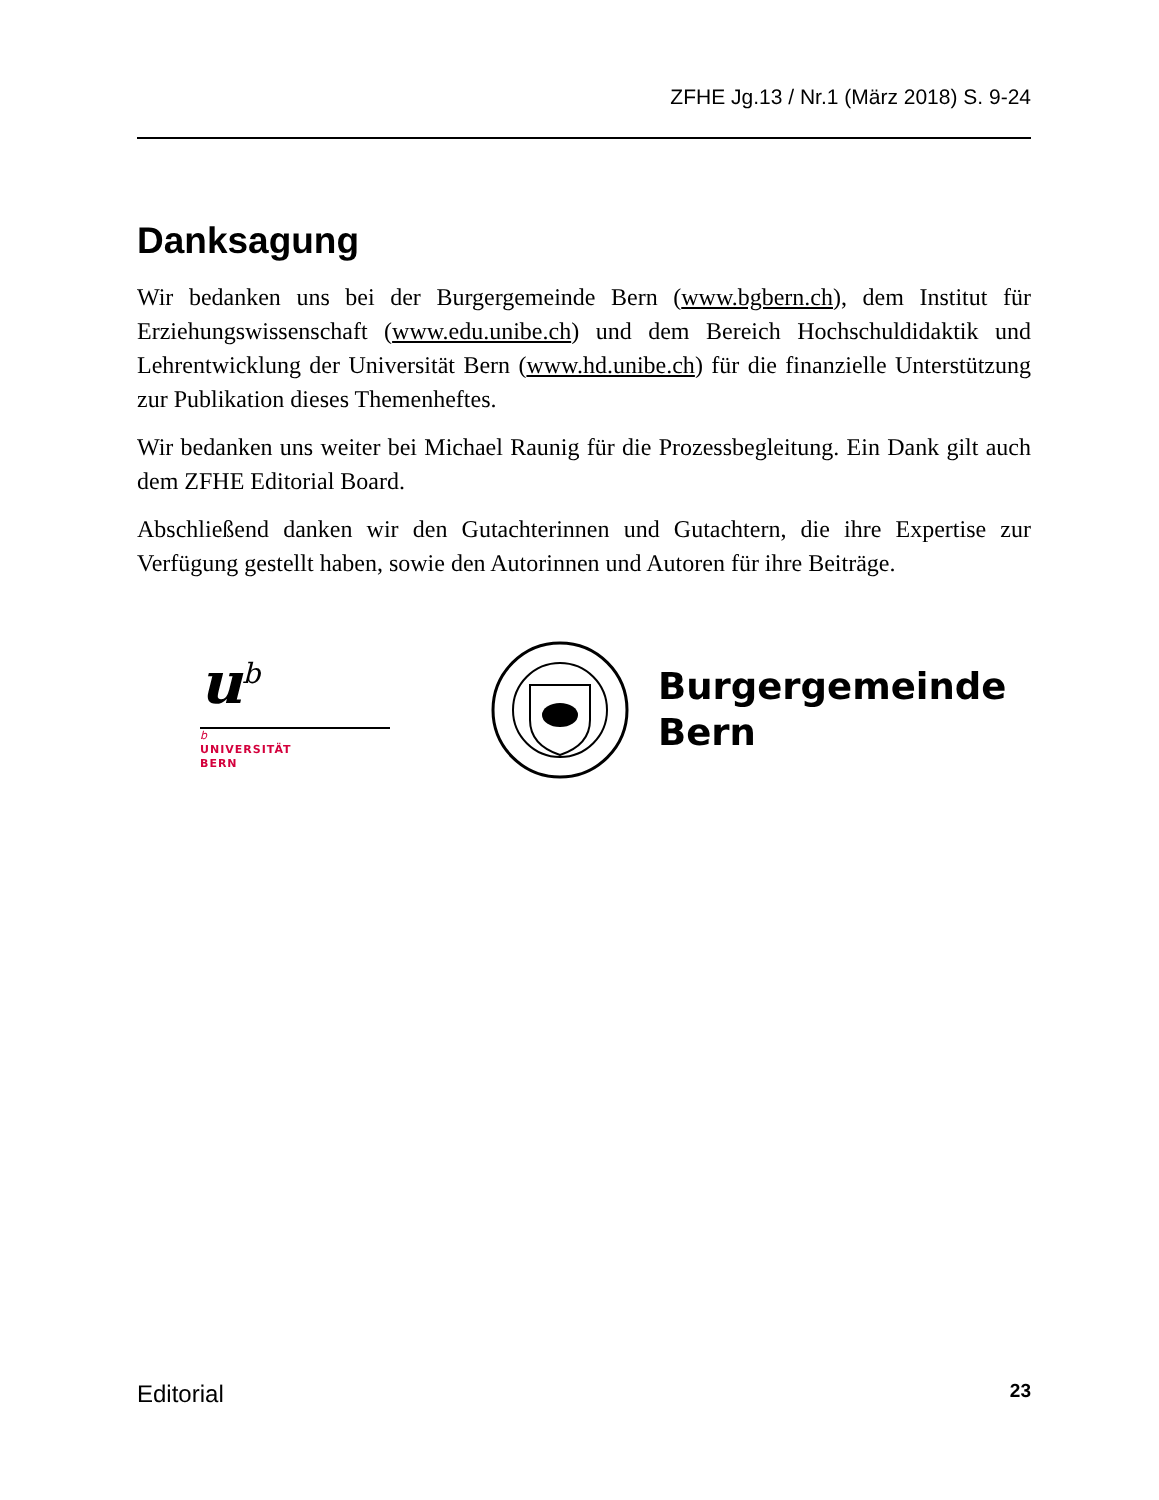ZFHE Jg.13 / Nr.1 (März 2018) S. 9-24
Danksagung
Wir bedanken uns bei der Burgergemeinde Bern (www.bgbern.ch), dem Institut für Erziehungswissenschaft (www.edu.unibe.ch) und dem Bereich Hochschuldidaktik und Lehrentwicklung der Universität Bern (www.hd.unibe.ch) für die finanzielle Unterstützung zur Publikation dieses Themenheftes.
Wir bedanken uns weiter bei Michael Raunig für die Prozessbegleitung. Ein Dank gilt auch dem ZFHE Editorial Board.
Abschließend danken wir den Gutachterinnen und Gutachtern, die ihre Expertise zur Verfügung gestellt haben, sowie den Autorinnen und Autoren für ihre Beiträge.
u<sup>b</sup>
b
UNIVERSITÄT
BERN
Burgergemeinde
Bern
Editorial 23